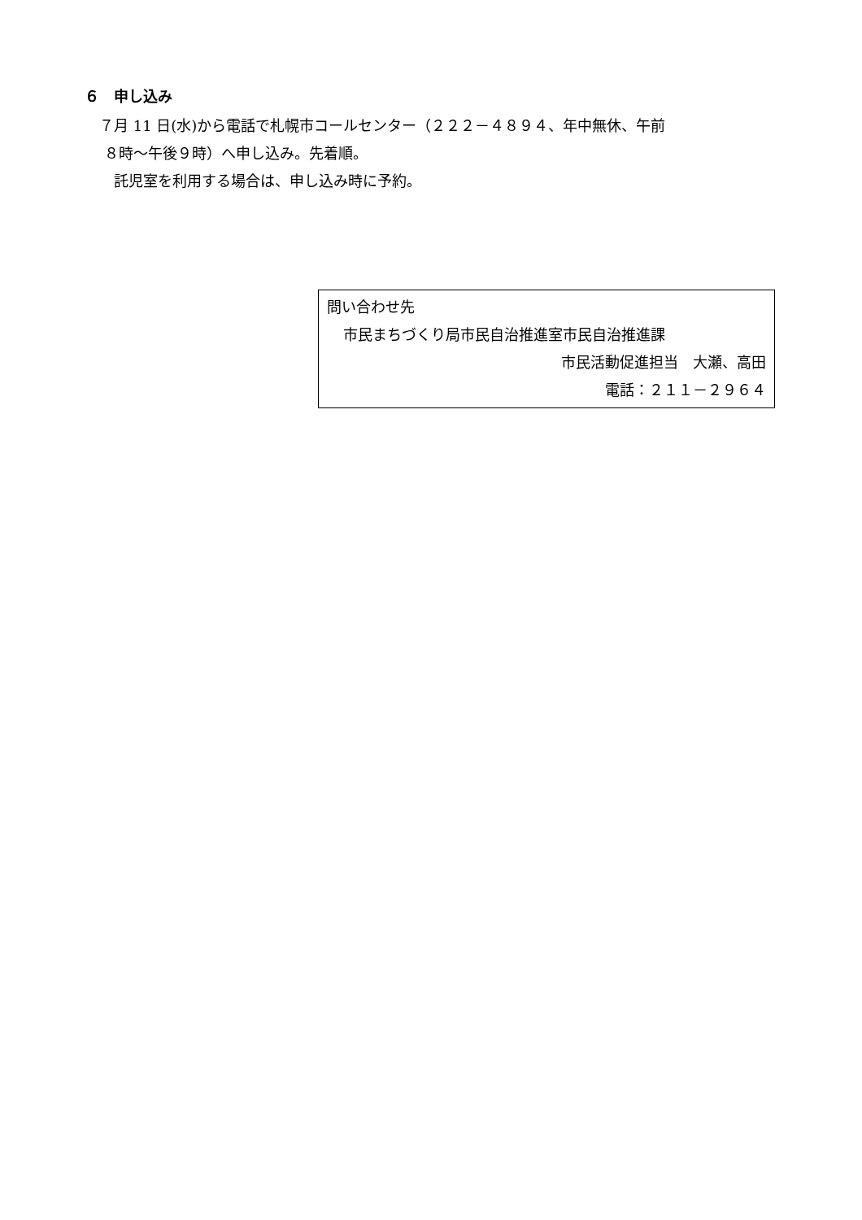６　申し込み
７月 11 日(水)から電話で札幌市コールセンター（２２２－４８９４、年中無休、午前
８時～午後９時）へ申し込み。先着順。
託児室を利用する場合は、申し込み時に予約。
問い合わせ先
市民まちづくり局市民自治推進室市民自治推進課
市民活動促進担当　大瀬、高田
電話：２１１－２９６４